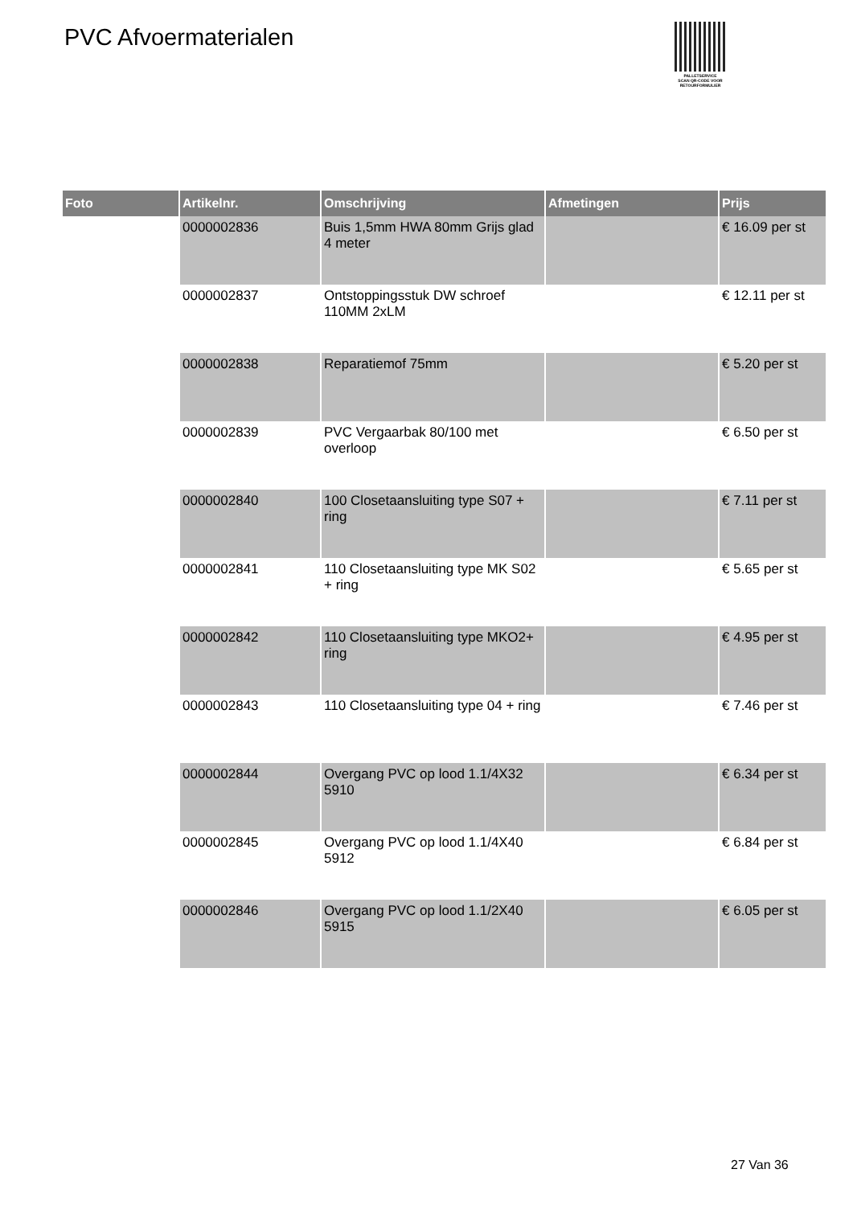PVC Afvoermaterialen
PALLETSERVICE
SCAN QR-CODE VOOR
RETOURFORMULIER
| Foto | Artikelnr. | Omschrijving | Afmetingen | Prijs |
| --- | --- | --- | --- | --- |
| | 0000002836 | Buis 1,5mm HWA 80mm Grijs glad 4 meter | | € 16.09 per st |
| | 0000002837 | Ontstoppingsstuk DW schroef 110MM 2xLM | | € 12.11 per st |
| | 0000002838 | Reparatiemof 75mm | | € 5.20 per st |
| | 0000002839 | PVC Vergaarbak 80/100 met overloop | | € 6.50 per st |
| | 0000002840 | 100 Closetaansluiting type S07 + ring | | € 7.11 per st |
| | 0000002841 | 110 Closetaansluiting type MK S02 + ring | | € 5.65 per st |
| | 0000002842 | 110 Closetaansluiting type MKO2+ ring | | € 4.95 per st |
| | 0000002843 | 110 Closetaansluiting type 04 + ring | | € 7.46 per st |
| | 0000002844 | Overgang PVC op lood 1.1/4X32 5910 | | € 6.34 per st |
| | 0000002845 | Overgang PVC op lood 1.1/4X40 5912 | | € 6.84 per st |
| | 0000002846 | Overgang PVC op lood 1.1/2X40 5915 | | € 6.05 per st |
27 Van 36